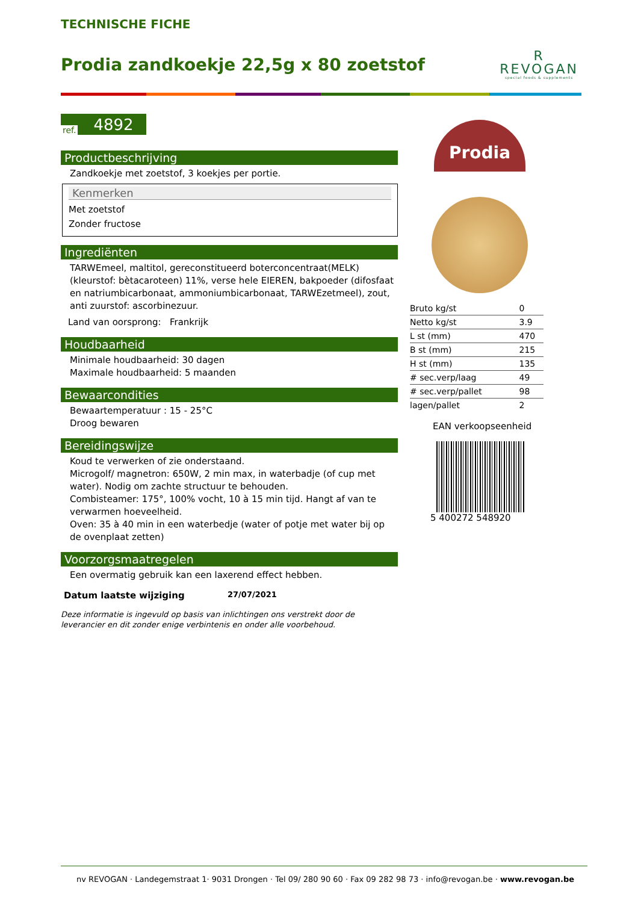TECHNISCHE FICHE
Prodia zandkoekje 22,5g x 80 zoetstof
R
REVOGAN
special foods & supplements
ref. 4892
Productbeschrijving
Zandkoekje met zoetstof, 3 koekjes per portie.
Kenmerken
Met zoetstof
Zonder fructose
Ingrediënten
TARWEmeel, maltitol, gereconstitueerd boterconcentraat(MELK) (kleurstof: bètacaroteen) 11%, verse hele EIEREN, bakpoeder (difosfaat en natriumbicarbonaat, ammoniumbicarbonaat, TARWEzetmeel), zout, anti zuurstof: ascorbinezuur.
Land van oorsprong: Frankrijk
Houdbaarheid
Minimale houdbaarheid: 30 dagen
Maximale houdbaarheid: 5 maanden
Bewaarcondities
Bewaartemperatuur : 15 - 25°C
Droog bewaren
Bereidingswijze
Koud te verwerken of zie onderstaand.
Microgolf/ magnetron: 650W, 2 min max, in waterbadje (of cup met water). Nodig om zachte structuur te behouden.
Combisteamer: 175°, 100% vocht, 10 à 15 min tijd. Hangt af van te verwarmen hoeveelheid.
Oven: 35 à 40 min in een waterbedje (water of potje met water bij op de ovenplaat zetten)
Voorzorgsmaatregelen
Een overmatig gebruik kan een laxerend effect hebben.
Datum laatste wijziging 27/07/2021
Deze informatie is ingevuld op basis van inlichtingen ons verstrekt door de leverancier en dit zonder enige verbintenis en onder alle voorbehoud.
Prodia
| Bruto kg/st | 0 |
| Netto kg/st | 3.9 |
| L st (mm) | 470 |
| B st (mm) | 215 |
| H st (mm) | 135 |
| # sec.verp/laag | 49 |
| # sec.verp/pallet | 98 |
| lagen/pallet | 2 |
EAN verkoopseenheid
5 400272 548920
nv REVOGAN · Landegemstraat 1· 9031 Drongen · Tel 09/ 280 90 60 · Fax 09 282 98 73 · info@revogan.be · www.revogan.be